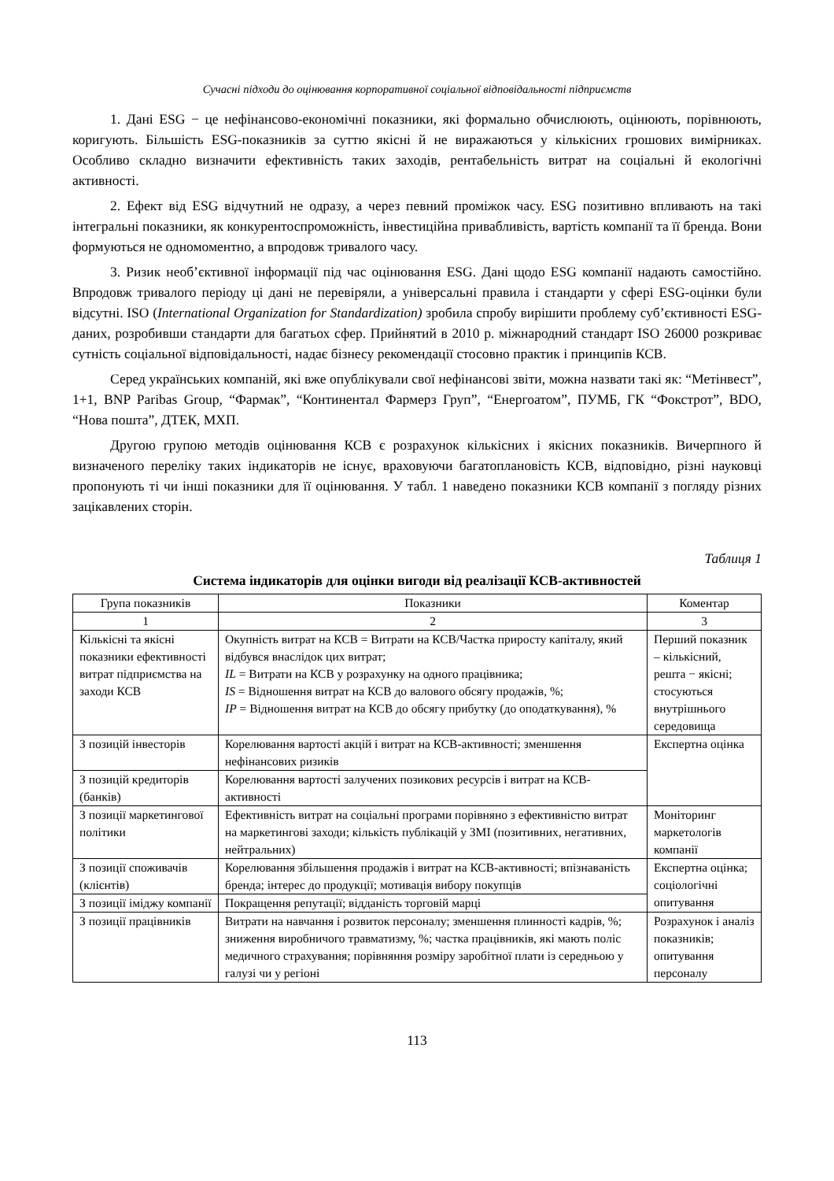Сучасні підходи до оцінювання корпоративної соціальної відповідальності підприємств
1. Дані ESG − це нефінансово-економічні показники, які формально обчислюють, оцінюють, порівнюють, коригують. Більшість ESG-показників за суттю якісні й не виражаються у кількісних грошових вимірниках. Особливо складно визначити ефективність таких заходів, рентабельність витрат на соціальні й екологічні активності.
2. Ефект від ESG відчутний не одразу, а через певний проміжок часу. ESG позитивно впливають на такі інтегральні показники, як конкурентоспроможність, інвестиційна привабливість, вартість компанії та її бренда. Вони формуються не одномоментно, а впродовж тривалого часу.
3. Ризик необ’єктивної інформації під час оцінювання ESG. Дані щодо ESG компанії надають самостійно. Впродовж тривалого періоду ці дані не перевіряли, а універсальні правила і стандарти у сфері ESG-оцінки були відсутні. ISO (International Organization for Standardization) зробила спробу вирішити проблему суб’єктивності ESG-даних, розробивши стандарти для багатьох сфер. Прийнятий в 2010 р. міжнародний стандарт ISO 26000 розкриває сутність соціальної відповідальності, надає бізнесу рекомендації стосовно практик і принципів КСВ.
Серед українських компаній, які вже опублікували свої нефінансові звіти, можна назвати такі як: “Метінвест”, 1+1, BNP Paribas Group, “Фармак”, “Континентал Фармерз Груп”, “Енергоатом”, ПУМБ, ГК “Фокстрот”, BDO, “Нова пошта”, ДТЕК, МХП.
Другою групою методів оцінювання КСВ є розрахунок кількісних і якісних показників. Вичерпного й визначеного переліку таких індикаторів не існує, враховуючи багатоплановість КСВ, відповідно, різні науковці пропонують ті чи інші показники для її оцінювання. У табл. 1 наведено показники КСВ компанії з погляду різних зацікавлених сторін.
Таблиця 1
Система індикаторів для оцінки вигоди від реалізації КСВ-активностей
| Група показників | Показники | Коментар |
| --- | --- | --- |
| 1 | 2 | 3 |
| Кількісні та якісні показники ефективності витрат підприємства на заходи КСВ | Окупність витрат на КСВ = Витрати на КСВ/Частка приросту капіталу, який відбувся внаслідок цих витрат; IL = Витрати на КСВ у розрахунку на одного працівника; IS = Відношення витрат на КСВ до валового обсягу продажів, %; IP = Відношення витрат на КСВ до обсягу прибутку (до оподаткування), % | Перший показник – кількісний, решта − якісні; стосуються внутрішнього середовища |
| З позицій інвесторів | Корелювання вартості акцій і витрат на КСВ-активності; зменшення нефінансових ризиків | Експертна оцінка |
| З позицій кредиторів (банків) | Корелювання вартості залучених позикових ресурсів і витрат на КСВ-активності | |
| З позиції маркетингової політики | Ефективність витрат на соціальні програми порівняно з ефективністю витрат на маркетингові заходи; кількість публікацій у ЗМІ (позитивних, негативних, нейтральних) | Моніторинг маркетологів компанії |
| З позиції споживачів (клієнтів) | Корелювання збільшення продажів і витрат на КСВ-активності; впізнаваність бренда; інтерес до продукції; мотивація вибору покупців | Експертна оцінка; соціологічні опитування |
| З позиції іміджу компанії | Покращення репутації; відданість торговій марці | |
| З позиції працівників | Витрати на навчання і розвиток персоналу; зменшення плинності кадрів, %; зниження виробничого травматизму, %; частка працівників, які мають поліс медичного страхування; порівняння розміру заробітної плати із середньою у галузі чи у регіоні | Розрахунок і аналіз показників; опитування персоналу |
113